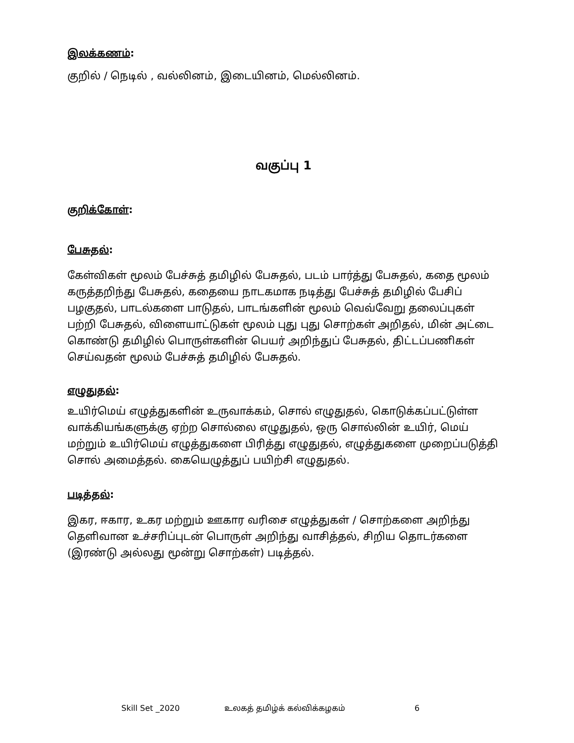இலக்கணம்:
குறில் / நெடில் , வல்லினம், இடையினம், மெல்லினம்.
வகுப்பு 1
குறிக்கோள்:
பேசுதல்:
கேள்விகள் மூலம் பேச்சுத் தமிழில் பேசுதல், படம் பார்த்து பேசுதல், கதை மூலம் கருத்தறிந்து பேசுதல், கதையை நாடகமாக நடித்து பேச்சுத் தமிழில் பேசிப் பழகுதல், பாடல்களை பாடுதல், பாடங்களின் மூலம் வெவ்வேறு தலைப்புகள் பற்றி பேசுதல், விளையாட்டுகள் மூலம் புது புது சொற்கள் அறிதல், மின் அட்டை கொண்டு தமிழில் பொருள்களின் பெயர் அறிந்துப் பேசுதல், திட்டப்பணிகள் செய்வதன் மூலம் பேச்சுத் தமிழில் பேசுதல்.
எழுதுதல்:
உயிர்மெய் எழுத்துகளின் உருவாக்கம், சொல் எழுதுதல், கொடுக்கப்பட்டுள்ள வாக்கியங்களுக்கு ஏற்ற சொல்லை எழுதுதல், ஒரு சொல்லின் உயிர், மெய் மற்றும் உயிர்மெய் எழுத்துகளை பிரித்து எழுதுதல், எழுத்துகளை முறைப்படுத்தி சொல் அமைத்தல். கையெழுத்துப் பயிற்சி எழுதுதல்.
படித்தல்:
இகர, ஈகார, உகர மற்றும் ஊகார வரிசை எழுத்துகள் / சொற்களை அறிந்து தெளிவான உச்சரிப்புடன் பொருள் அறிந்து வாசித்தல், சிறிய தொடர்களை (இரண்டு அல்லது மூன்று சொற்கள்) படித்தல்.
Skill Set _2020 உலகத் தமிழ்க் கல்விக்கழகம் 6